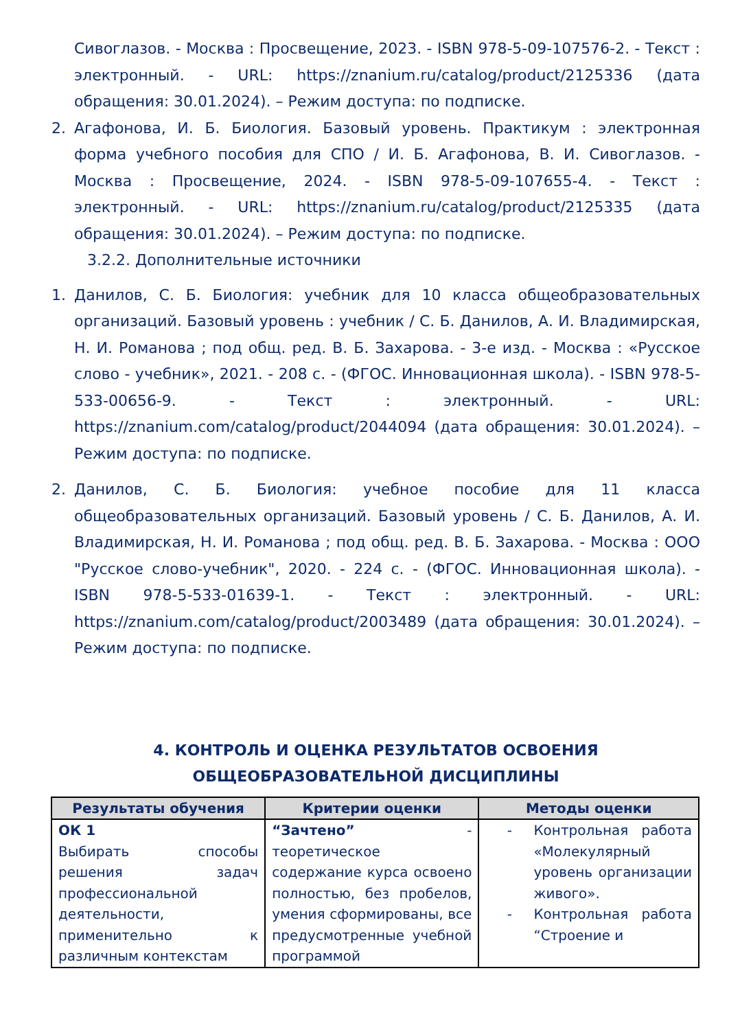Сивоглазов. - Москва : Просвещение, 2023. - ISBN 978-5-09-107576-2. - Текст : электронный. - URL: https://znanium.ru/catalog/product/2125336 (дата обращения: 30.01.2024). – Режим доступа: по подписке.
2. Агафонова, И. Б. Биология. Базовый уровень. Практикум : электронная форма учебного пособия для СПО / И. Б. Агафонова, В. И. Сивоглазов. - Москва : Просвещение, 2024. - ISBN 978-5-09-107655-4. - Текст : электронный. - URL: https://znanium.ru/catalog/product/2125335 (дата обращения: 30.01.2024). – Режим доступа: по подписке.
3.2.2. Дополнительные источники
1. Данилов, С. Б. Биология: учебник для 10 класса общеобразовательных организаций. Базовый уровень : учебник / С. Б. Данилов, А. И. Владимирская, Н. И. Романова ; под общ. ред. В. Б. Захарова. - 3-е изд. - Москва : «Русское слово - учебник», 2021. - 208 с. - (ФГОС. Инновационная школа). - ISBN 978-5-533-00656-9. - Текст : электронный. - URL: https://znanium.com/catalog/product/2044094 (дата обращения: 30.01.2024). – Режим доступа: по подписке.
2. Данилов, С. Б. Биология: учебное пособие для 11 класса общеобразовательных организаций. Базовый уровень / С. Б. Данилов, А. И. Владимирская, Н. И. Романова ; под общ. ред. В. Б. Захарова. - Москва : ООО "Русское слово-учебник", 2020. - 224 с. - (ФГОС. Инновационная школа). - ISBN 978-5-533-01639-1. - Текст : электронный. - URL: https://znanium.com/catalog/product/2003489 (дата обращения: 30.01.2024). – Режим доступа: по подписке.
4. КОНТРОЛЬ И ОЦЕНКА РЕЗУЛЬТАТОВ ОСВОЕНИЯ ОБЩЕОБРАЗОВАТЕЛЬНОЙ ДИСЦИПЛИНЫ
| Результаты обучения | Критерии оценки | Методы оценки |
| --- | --- | --- |
| ОК 1 Выбирать способы решения задач профессиональной деятельности, применительно к различным контекстам | “Зачтено” - теоретическое содержание курса освоено полностью, без пробелов, умения сформированы, все предусмотренные учебной программой | - Контрольная работа «Молекулярный уровень организации живого». - Контрольная работа “Строение и |